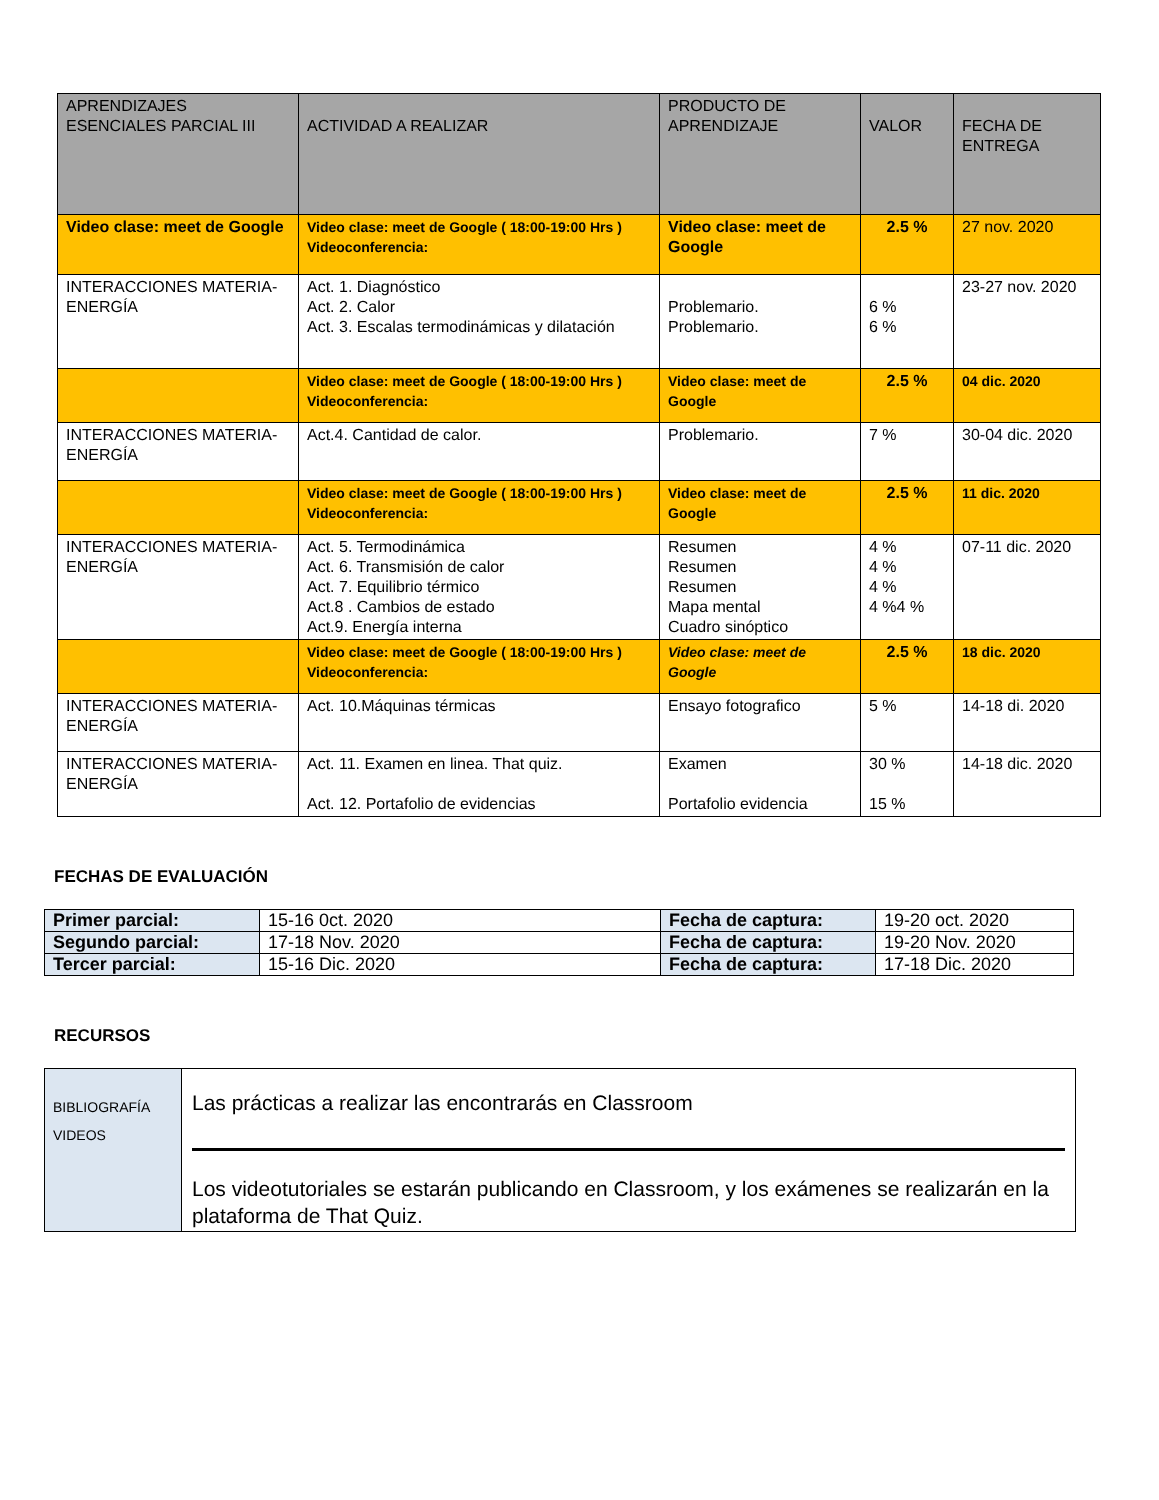| APRENDIZAJES ESENCIALES PARCIAL III | ACTIVIDAD A REALIZAR | PRODUCTO DE APRENDIZAJE | VALOR | FECHA DE ENTREGA |
| Video clase: meet de Google | Video clase: meet de Google ( 18:00-19:00 Hrs ) Videoconferencia: | Video clase: meet de Google | 2.5 % | 27 nov. 2020 |
| INTERACCIONES MATERIA-ENERGÍA | Act. 1. Diagnóstico Act. 2. Calor Act. 3. Escalas termodinámicas y dilatación | Problemario. Problemario. | 6 % 6 % | 23-27 nov. 2020 |
| | Video clase: meet de Google ( 18:00-19:00 Hrs ) Videoconferencia: | Video clase: meet de Google | 2.5 % | 04 dic. 2020 |
| INTERACCIONES MATERIA-ENERGÍA | Act.4. Cantidad de calor. | Problemario. | 7 % | 30-04 dic. 2020 |
| | Video clase: meet de Google ( 18:00-19:00 Hrs ) Videoconferencia: | Video clase: meet de Google | 2.5 % | 11 dic. 2020 |
| INTERACCIONES MATERIA-ENERGÍA | Act. 5. Termodinámica Act. 6. Transmisión de calor Act. 7. Equilibrio térmico Act.8 . Cambios de estado Act.9. Energía interna | Resumen Resumen Resumen Mapa mental Cuadro sinóptico | 4 % 4 % 4 % 4 %4 % | 07-11 dic. 2020 |
| | Video clase: meet de Google ( 18:00-19:00 Hrs ) Videoconferencia: | Video clase: meet de Google | 2.5 % | 18 dic. 2020 |
| INTERACCIONES MATERIA-ENERGÍA | Act. 10.Máquinas térmicas | Ensayo fotografico | 5 % | 14-18 di. 2020 |
| INTERACCIONES MATERIA-ENERGÍA | Act. 11. Examen en linea. That quiz. Act. 12. Portafolio de evidencias | Examen Portafolio evidencia | 30 % 15 % | 14-18 dic. 2020 |
FECHAS DE EVALUACIÓN
| Primer parcial: | 15-16 0ct. 2020 | Fecha de captura: | 19-20 oct. 2020 |
| Segundo parcial: | 17-18 Nov. 2020 | Fecha de captura: | 19-20 Nov. 2020 |
| Tercer parcial: | 15-16 Dic. 2020 | Fecha de captura: | 17-18 Dic. 2020 |
RECURSOS
| BIBLIOGRAFÍA VIDEOS | Las prácticas a realizar las encontrarás en Classroom Los videotutoriales se estarán publicando en Classroom, y los exámenes se realizarán en la plataforma de That Quiz. |